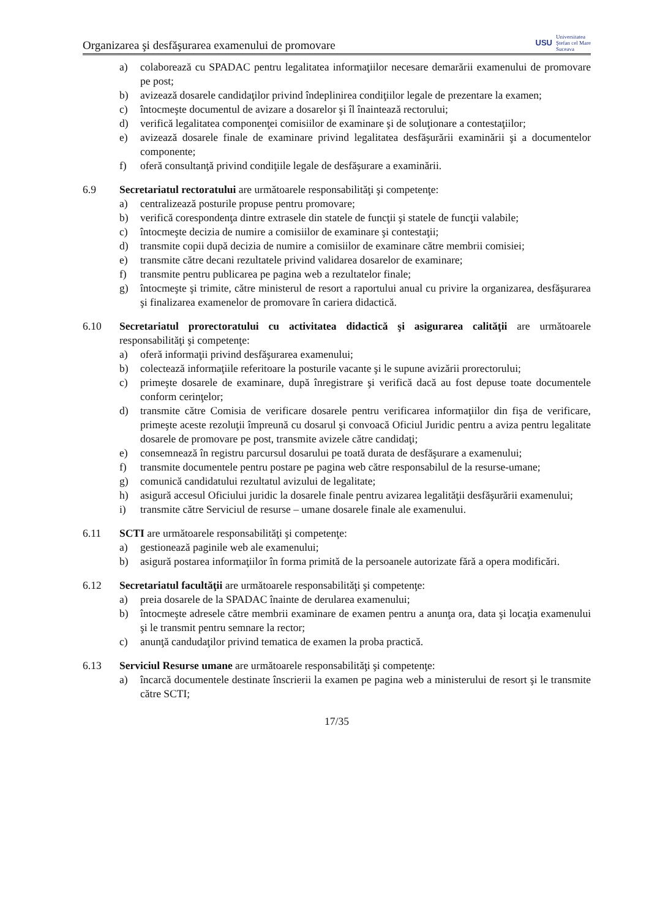Organizarea şi desfăşurarea examenului de promovare USU Universitatea
Ştefan cel Mare
Suceava
a) colaborează cu SPADAC pentru legalitatea informaţiilor necesare demarării examenului de promovare pe post;
b) avizează dosarele candidaţilor privind îndeplinirea condiţiilor legale de prezentare la examen;
c) întocmeşte documentul de avizare a dosarelor şi îl înaintează rectorului;
d) verifică legalitatea componenţei comisiilor de examinare şi de soluţionare a contestaţiilor;
e) avizează dosarele finale de examinare privind legalitatea desfăşurării examinării şi a documentelor componente;
f) oferă consultanţă privind condiţiile legale de desfăşurare a examinării.
6.9 Secretariatul rectoratului are următoarele responsabilităţi şi competenţe:
a) centralizează posturile propuse pentru promovare;
b) verifică corespondenţa dintre extrasele din statele de funcţii şi statele de funcţii valabile;
c) întocmeşte decizia de numire a comisiilor de examinare şi contestaţii;
d) transmite copii după decizia de numire a comisiilor de examinare către membrii comisiei;
e) transmite către decani rezultatele privind validarea dosarelor de examinare;
f) transmite pentru publicarea pe pagina web a rezultatelor finale;
g) întocmeşte şi trimite, către ministerul de resort a raportului anual cu privire la organizarea, desfăşurarea şi finalizarea examenelor de promovare în cariera didactică.
6.10 Secretariatul prorectoratului cu activitatea didactică şi asigurarea calităţii are următoarele responsabilităţi şi competenţe:
a) oferă informaţii privind desfăşurarea examenului;
b) colectează informaţiile referitoare la posturile vacante şi le supune avizării prorectorului;
c) primeşte dosarele de examinare, după înregistrare şi verifică dacă au fost depuse toate documentele conform cerinţelor;
d) transmite către Comisia de verificare dosarele pentru verificarea informaţiilor din fişa de verificare, primeşte aceste rezoluţii împreună cu dosarul şi convoacă Oficiul Juridic pentru a aviza pentru legalitate dosarele de promovare pe post, transmite avizele către candidaţi;
e) consemnează în registru parcursul dosarului pe toată durata de desfăşurare a examenului;
f) transmite documentele pentru postare pe pagina web către responsabilul de la resurse-umane;
g) comunică candidatului rezultatul avizului de legalitate;
h) asigură accesul Oficiului juridic la dosarele finale pentru avizarea legalităţii desfăşurării examenului;
i) transmite către Serviciul de resurse – umane dosarele finale ale examenului.
6.11 SCTI are următoarele responsabilităţi şi competenţe:
a) gestionează paginile web ale examenului;
b) asigură postarea informaţiilor în forma primită de la persoanele autorizate fără a opera modificări.
6.12 Secretariatul facultăţii are următoarele responsabilităţi şi competenţe:
a) preia dosarele de la SPADAC înainte de derularea examenului;
b) întocmeşte adresele către membrii examinare de examen pentru a anunţa ora, data şi locaţia examenului şi le transmit pentru semnare la rector;
c) anunţă candudaţilor privind tematica de examen la proba practică.
6.13 Serviciul Resurse umane are următoarele responsabilităţi şi competenţe:
a) încarcă documentele destinate înscrierii la examen pe pagina web a ministerului de resort şi le transmite către SCTI;
17/35